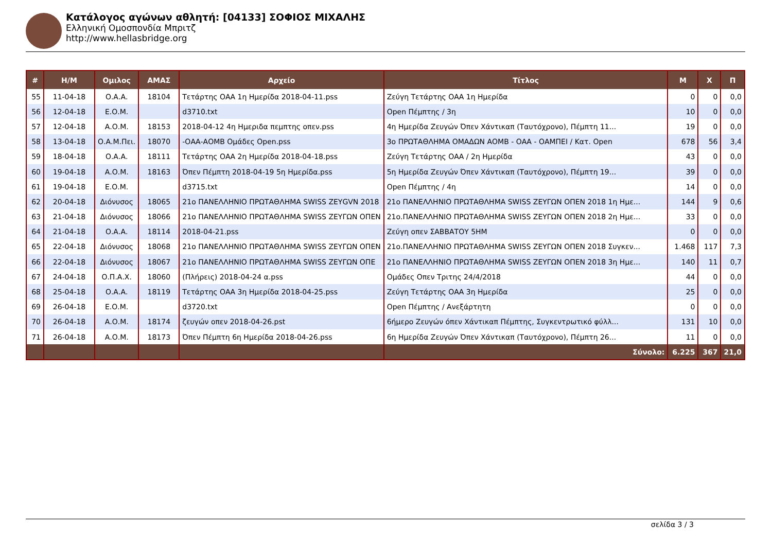Κατάλογος αγώνων αθλητή: [04133] ΣΟΦΙΟΣ ΜΙΧΑΛΗΣ
Ελληνική Ομοσπονδία Μπριτζ
http://www.hellasbridge.org
| # | Η/Μ | Ομιλος | ΑΜΑΣ | Αρχείο | Τίτλος | Μ | Χ | Π |
| --- | --- | --- | --- | --- | --- | --- | --- | --- |
| 55 | 11-04-18 | Ο.Α.Α. | 18104 | Τετάρτης ΟΑΑ 1η Ημερίδα 2018-04-11.pss | Ζεύγη Τετάρτης ΟΑΑ 1η Ημερίδα | 0 | 0 | 0,0 |
| 56 | 12-04-18 | Ε.Ο.Μ. | | d3710.txt | Open Πέμπτης / 3η | 10 | 0 | 0,0 |
| 57 | 12-04-18 | Α.Ο.Μ. | 18153 | 2018-04-12 4η Ημεριδα πεμπτης οπεν.pss | 4η Ημερίδα Ζευγών Όπεν Χάντικαπ (Ταυτόχρονο), Πέμπτη 11... | 19 | 0 | 0,0 |
| 58 | 13-04-18 | Ο.Α.Μ.Πει. | 18070 | -ΟΑΑ-ΑΟΜΒ Ομάδες Open.pss | 3ο ΠΡΩΤΑΘΛΗΜΑ ΟΜΑΔΩΝ ΑΟΜΒ - ΟΑΑ - ΟΑΜΠΕΙ / Κατ. Open | 678 | 56 | 3,4 |
| 59 | 18-04-18 | Ο.Α.Α. | 18111 | Τετάρτης ΟΑΑ 2η Ημερίδα 2018-04-18.pss | Ζεύγη Τετάρτης ΟΑΑ / 2η Ημερίδα | 43 | 0 | 0,0 |
| 60 | 19-04-18 | Α.Ο.Μ. | 18163 | Όπεν Πέμπτη 2018-04-19 5η Ημερίδα.pss | 5η Ημερίδα Ζευγών Όπεν Χάντικαπ (Ταυτόχρονο), Πέμπτη 19... | 39 | 0 | 0,0 |
| 61 | 19-04-18 | Ε.Ο.Μ. | | d3715.txt | Open Πέμπτης / 4η | 14 | 0 | 0,0 |
| 62 | 20-04-18 | Διόνυσος | 18065 | 21ο ΠΑΝΕΛΛΗΝΙΟ ΠΡΩΤΑΘΛΗΜΑ SWISS ZEYGVN 2018 | 21ο ΠΑΝΕΛΛΗΝΙΟ ΠΡΩΤΑΘΛΗΜΑ SWISS ΖΕΥΓΩΝ ΟΠΕΝ 2018 1η Ημε... | 144 | 9 | 0,6 |
| 63 | 21-04-18 | Διόνυσος | 18066 | 21ο ΠΑΝΕΛΛΗΝΙΟ ΠΡΩΤΑΘΛΗΜΑ SWISS ΖΕΥΓΩΝ ΟΠΕΝ | 21ο.ΠΑΝΕΛΛΗΝΙΟ ΠΡΩΤΑΘΛΗΜΑ SWISS ΖΕΥΓΩΝ ΟΠΕΝ 2018 2η Ημε... | 33 | 0 | 0,0 |
| 64 | 21-04-18 | Ο.Α.Α. | 18114 | 2018-04-21.pss | Ζεύγη οπεν ΣΑΒΒΑΤΟΥ 5ΗΜ | 0 | 0 | 0,0 |
| 65 | 22-04-18 | Διόνυσος | 18068 | 21ο ΠΑΝΕΛΛΗΝΙΟ ΠΡΩΤΑΘΛΗΜΑ SWISS ΖΕΥΓΩΝ ΟΠΕΝ | 21ο.ΠΑΝΕΛΛΗΝΙΟ ΠΡΩΤΑΘΛΗΜΑ SWISS ΖΕΥΓΩΝ ΟΠΕΝ 2018 Συγκεν... | 1.468 | 117 | 7,3 |
| 66 | 22-04-18 | Διόνυσος | 18067 | 21ο ΠΑΝΕΛΛΗΝΙΟ ΠΡΩΤΑΘΛΗΜΑ SWISS ΖΕΥΓΩΝ ΟΠΕ | 21ο ΠΑΝΕΛΛΗΝΙΟ ΠΡΩΤΑΘΛΗΜΑ SWISS ΖΕΥΓΩΝ ΟΠΕΝ 2018 3η Ημε... | 140 | 11 | 0,7 |
| 67 | 24-04-18 | Ο.Π.Α.Χ. | 18060 | (Πλήρεις) 2018-04-24 α.pss | Ομάδες Οπεν Τριτης 24/4/2018 | 44 | 0 | 0,0 |
| 68 | 25-04-18 | Ο.Α.Α. | 18119 | Τετάρτης ΟΑΑ 3η Ημερίδα 2018-04-25.pss | Ζεύγη Τετάρτης ΟΑΑ 3η Ημερίδα | 25 | 0 | 0,0 |
| 69 | 26-04-18 | Ε.Ο.Μ. | | d3720.txt | Open Πέμπτης / Ανεξάρτητη | 0 | 0 | 0,0 |
| 70 | 26-04-18 | Α.Ο.Μ. | 18174 | ζευγών οπεν 2018-04-26.pst | 6ήμερο Ζευγών όπεν Χάντικαπ Πέμπτης, Συγκεντρωτικό φύλλ... | 131 | 10 | 0,0 |
| 71 | 26-04-18 | Α.Ο.Μ. | 18173 | Όπεν Πέμπτη 6η Ημερίδα 2018-04-26.pss | 6η Ημερίδα Ζευγών Όπεν Χάντικαπ (Ταυτόχρονο), Πέμπτη 26... | 11 | 0 | 0,0 |
| | | | | | Σύνολο: | 6.225 | 367 | 21,0 |
σελίδα 3 / 3